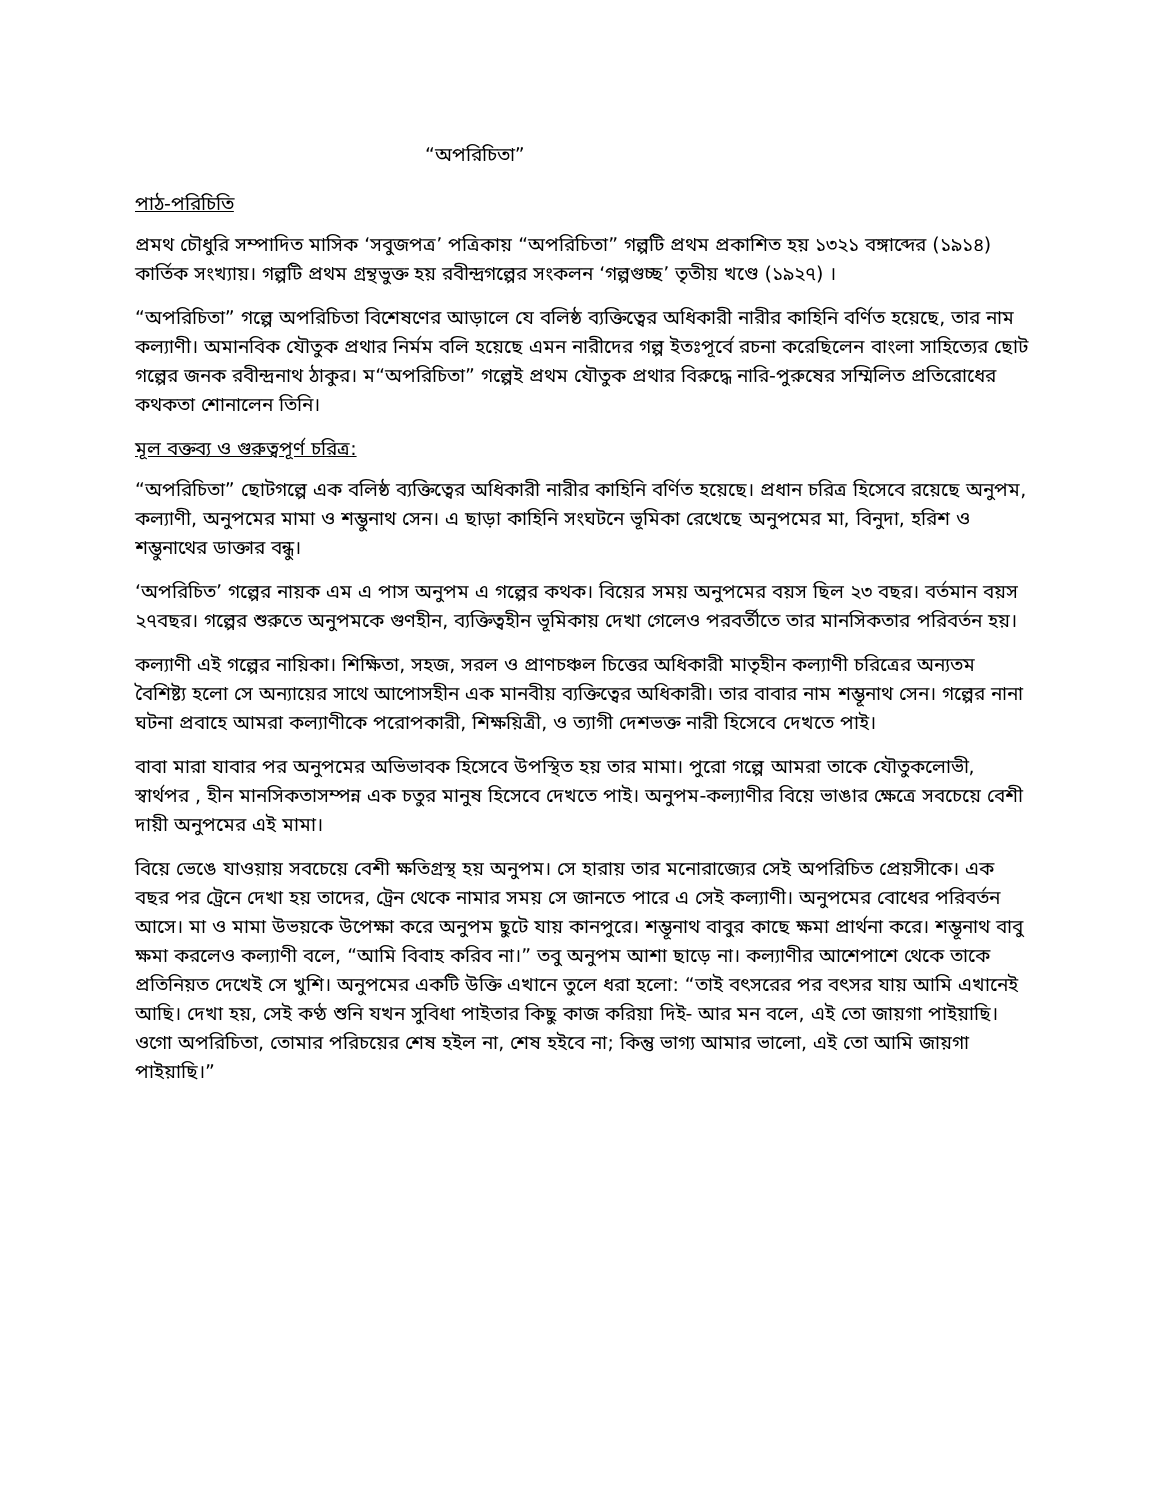“অপরিচিতা”
পাঠ-পরিচিতি
প্রমথ চৌধুরি সম্পাদিত মাসিক ‘সবুজপত্র’ পত্রিকায় “অপরিচিতা” গল্পটি প্রথম প্রকাশিত হয় ১৩২১ বঙ্গাব্দের (১৯১৪) কার্তিক সংখ্যায়। গল্পটি প্রথম গ্রন্থভুক্ত হয় রবীন্দ্রগল্পের সংকলন ‘গল্পগুচ্ছ’ তৃতীয় খণ্ডে (১৯২৭) ।
“অপরিচিতা” গল্পে অপরিচিতা বিশেষণের আড়ালে যে বলিষ্ঠ ব্যক্তিত্বের অধিকারী নারীর কাহিনি বর্ণিত হয়েছে, তার নাম কল্যাণী। অমানবিক যৌতুক প্রথার নির্মম বলি হয়েছে এমন নারীদের গল্প ইতঃপূর্বে রচনা করেছিলেন বাংলা সাহিত্যের ছোট গল্পের জনক রবীন্দ্রনাথ ঠাকুর। ম“অপরিচিতা” গল্পেই প্রথম যৌতুক প্রথার বিরুদ্ধে নারি-পুরুষের সম্মিলিত প্রতিরোধের কথকতা শোনালেন তিনি।
মূল বক্তব্য ও গুরুত্বপূর্ণ চরিত্র:
“অপরিচিতা” ছোটগল্পে এক বলিষ্ঠ ব্যক্তিত্বের অধিকারী নারীর কাহিনি বর্ণিত হয়েছে। প্রধান চরিত্র হিসেবে রয়েছে অনুপম, কল্যাণী, অনুপমের মামা ও শম্ভুনাথ সেন। এ ছাড়া কাহিনি সংঘটনে ভূমিকা রেখেছে অনুপমের মা, বিনুদা, হরিশ ও শম্ভুনাথের ডাক্তার বন্ধু।
‘অপরিচিত’ গল্পের নায়ক এম এ পাস অনুপম এ গল্পের কথক। বিয়ের সময় অনুপমের বয়স ছিল ২৩ বছর। বর্তমান বয়স ২৭বছর। গল্পের শুরুতে অনুপমকে গুণহীন, ব্যক্তিত্বহীন ভূমিকায় দেখা গেলেও পরবর্তীতে তার মানসিকতার পরিবর্তন হয়।
কল্যাণী এই গল্পের নায়িকা। শিক্ষিতা, সহজ, সরল ও প্রাণচঞ্চল চিত্তের অধিকারী মাতৃহীন কল্যাণী চরিত্রের অন্যতম বৈশিষ্ট্য হলো সে অন্যায়ের সাথে আপোসহীন এক মানবীয় ব্যক্তিত্বের অধিকারী। তার বাবার নাম শম্ভূনাথ সেন। গল্পের নানা ঘটনা প্রবাহে আমরা কল্যাণীকে পরোপকারী, শিক্ষয়িত্রী, ও ত্যাগী দেশভক্ত নারী হিসেবে দেখতে পাই।
বাবা মারা যাবার পর অনুপমের অভিভাবক হিসেবে উপস্থিত হয় তার মামা। পুরো গল্পে আমরা তাকে যৌতুকলোভী, স্বার্থপর , হীন মানসিকতাসম্পন্ন এক চতুর মানুষ হিসেবে দেখতে পাই। অনুপম-কল্যাণীর বিয়ে ভাঙার ক্ষেত্রে সবচেয়ে বেশী দায়ী অনুপমের এই মামা।
বিয়ে ভেঙে যাওয়ায় সবচেয়ে বেশী ক্ষতিগ্রস্থ হয় অনুপম। সে হারায় তার মনোরাজ্যের সেই অপরিচিত প্রেয়সীকে। এক বছর পর ট্রেনে দেখা হয় তাদের, ট্রেন থেকে নামার সময় সে জানতে পারে এ সেই কল্যাণী। অনুপমের বোধের পরিবর্তন আসে। মা ও মামা উভয়কে উপেক্ষা করে অনুপম ছুটে যায় কানপুরে। শম্ভূনাথ বাবুর কাছে ক্ষমা প্রার্থনা করে। শম্ভূনাথ বাবু ক্ষমা করলেও কল্যাণী বলে, “আমি বিবাহ করিব না।” তবু অনুপম আশা ছাড়ে না। কল্যাণীর আশেপাশে থেকে তাকে প্রতিনিয়ত দেখেই সে খুশি। অনুপমের একটি উক্তি এখানে তুলে ধরা হলো: “তাই বৎসরের পর বৎসর যায় আমি এখানেই আছি। দেখা হয়, সেই কণ্ঠ শুনি যখন সুবিধা পাইতার কিছু কাজ করিয়া দিই- আর মন বলে, এই তো জায়গা পাইয়াছি। ওগো অপরিচিতা, তোমার পরিচয়ের শেষ হইল না, শেষ হইবে না; কিন্তু ভাগ্য আমার ভালো, এই তো আমি জায়গা পাইয়াছি।”